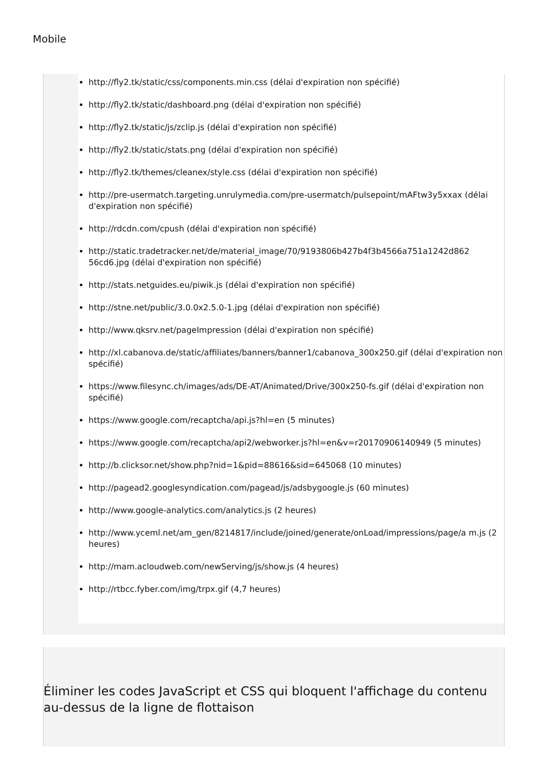Mobile
http://fly2.tk/static/css/components.min.css (délai d'expiration non spécifié)
http://fly2.tk/static/dashboard.png (délai d'expiration non spécifié)
http://fly2.tk/static/js/zclip.js (délai d'expiration non spécifié)
http://fly2.tk/static/stats.png (délai d'expiration non spécifié)
http://fly2.tk/themes/cleanex/style.css (délai d'expiration non spécifié)
http://pre-usermatch.targeting.unrulymedia.com/pre-usermatch/pulsepoint/mAFtw3y5xxax (délai d'expiration non spécifié)
http://rdcdn.com/cpush (délai d'expiration non spécifié)
http://static.tradetracker.net/de/material_image/70/9193806b427b4f3b4566a751a1242d862 56cd6.jpg (délai d'expiration non spécifié)
http://stats.netguides.eu/piwik.js (délai d'expiration non spécifié)
http://stne.net/public/3.0.0x2.5.0-1.jpg (délai d'expiration non spécifié)
http://www.qksrv.net/pageImpression (délai d'expiration non spécifié)
http://xl.cabanova.de/static/affiliates/banners/banner1/cabanova_300x250.gif (délai d'expiration non spécifié)
https://www.filesync.ch/images/ads/DE-AT/Animated/Drive/300x250-fs.gif (délai d'expiration non spécifié)
https://www.google.com/recaptcha/api.js?hl=en (5 minutes)
https://www.google.com/recaptcha/api2/webworker.js?hl=en&v=r20170906140949 (5 minutes)
http://b.clicksor.net/show.php?nid=1&pid=88616&sid=645068 (10 minutes)
http://pagead2.googlesyndication.com/pagead/js/adsbygoogle.js (60 minutes)
http://www.google-analytics.com/analytics.js (2 heures)
http://www.yceml.net/am_gen/8214817/include/joined/generate/onLoad/impressions/page/a m.js (2 heures)
http://mam.acloudweb.com/newServing/js/show.js (4 heures)
http://rtbcc.fyber.com/img/trpx.gif (4,7 heures)
Éliminer les codes JavaScript et CSS qui bloquent l'affichage du contenu au-dessus de la ligne de flottaison